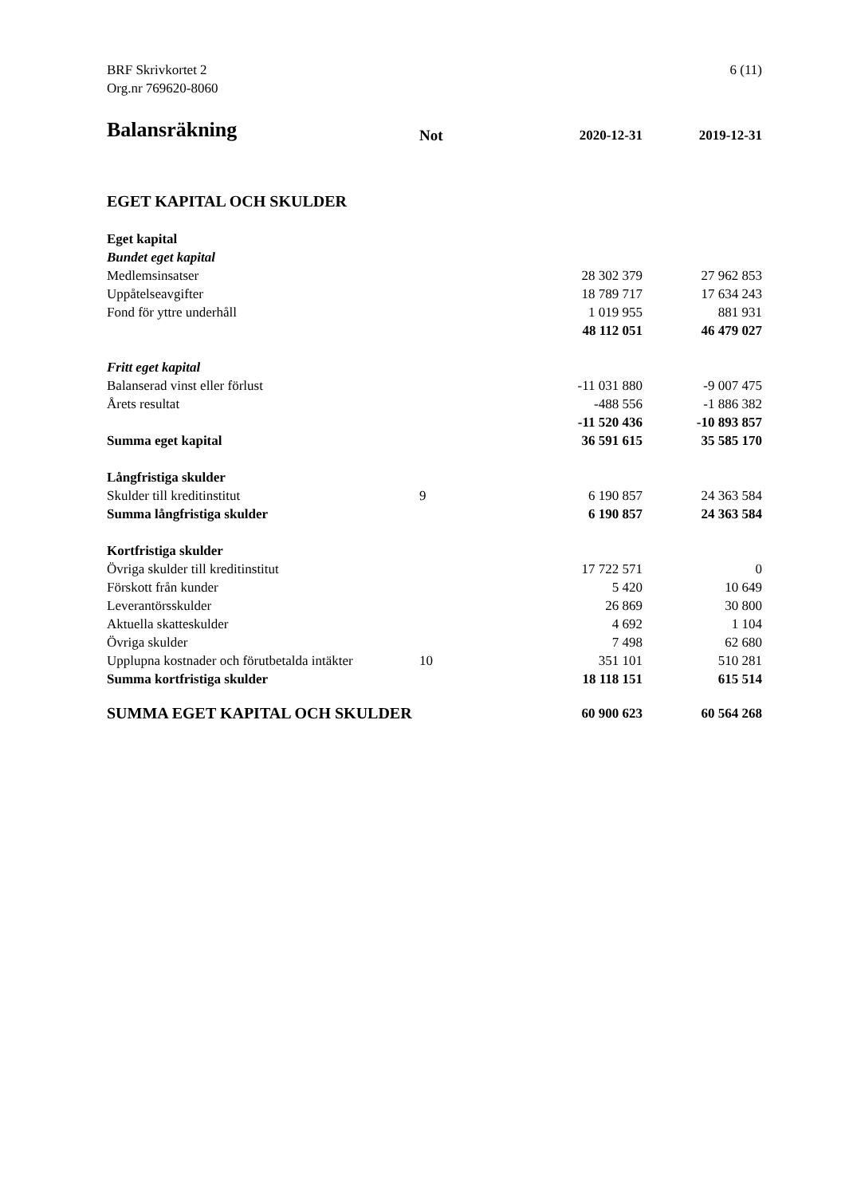6 (11) BRF Skrivkortet 2
Org.nr 769620-8060
| Balansräkning | Not | 2020-12-31 | 2019-12-31 |
| --- | --- | --- | --- |
| EGET KAPITAL OCH SKULDER | | | |
| Eget kapital | | | |
| Bundet eget kapital | | | |
| Medlemsinsatser | | 28 302 379 | 27 962 853 |
| Uppåtelseavgifter | | 18 789 717 | 17 634 243 |
| Fond för yttre underhåll | | 1 019 955 | 881 931 |
| | | 48 112 051 | 46 479 027 |
| Fritt eget kapital | | | |
| Balanserad vinst eller förlust | | -11 031 880 | -9 007 475 |
| Årets resultat | | -488 556 | -1 886 382 |
| | | -11 520 436 | -10 893 857 |
| Summa eget kapital | | 36 591 615 | 35 585 170 |
| Långfristiga skulder | | | |
| Skulder till kreditinstitut | 9 | 6 190 857 | 24 363 584 |
| Summa långfristiga skulder | | 6 190 857 | 24 363 584 |
| Kortfristiga skulder | | | |
| Övriga skulder till kreditinstitut | | 17 722 571 | 0 |
| Förskott från kunder | | 5 420 | 10 649 |
| Leverantörsskulder | | 26 869 | 30 800 |
| Aktuella skatteskulder | | 4 692 | 1 104 |
| Övriga skulder | | 7 498 | 62 680 |
| Upplupna kostnader och förutbetalda intäkter | 10 | 351 101 | 510 281 |
| Summa kortfristiga skulder | | 18 118 151 | 615 514 |
| SUMMA EGET KAPITAL OCH SKULDER | | 60 900 623 | 60 564 268 |